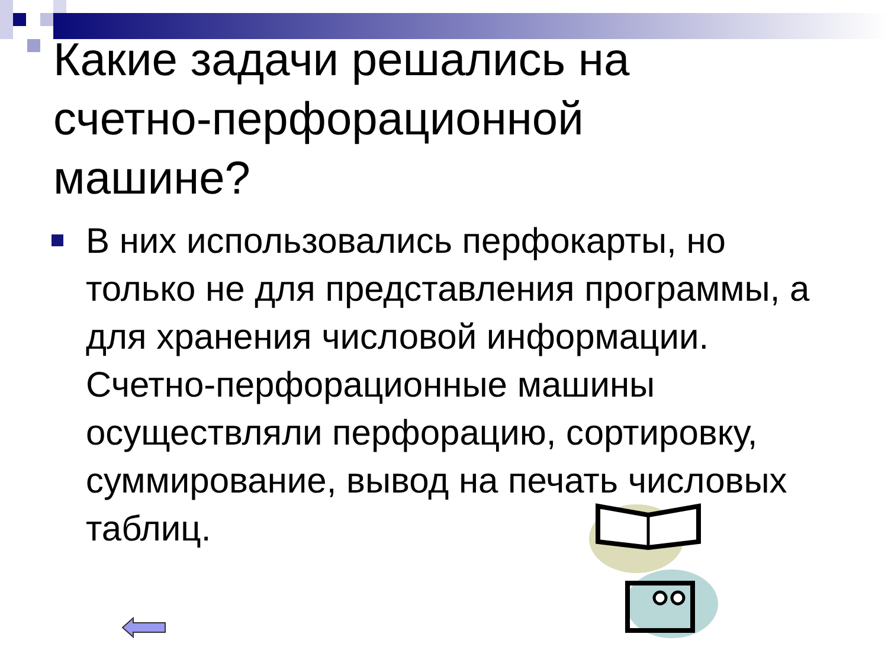Какие задачи решались на счетно-перфорационной машине?
В них использовались перфокарты, но только не для представления программы, а для хранения числовой информации. Счетно-перфорационные машины осуществляли перфорацию, сортировку, суммирование, вывод на печать числовых таблиц.